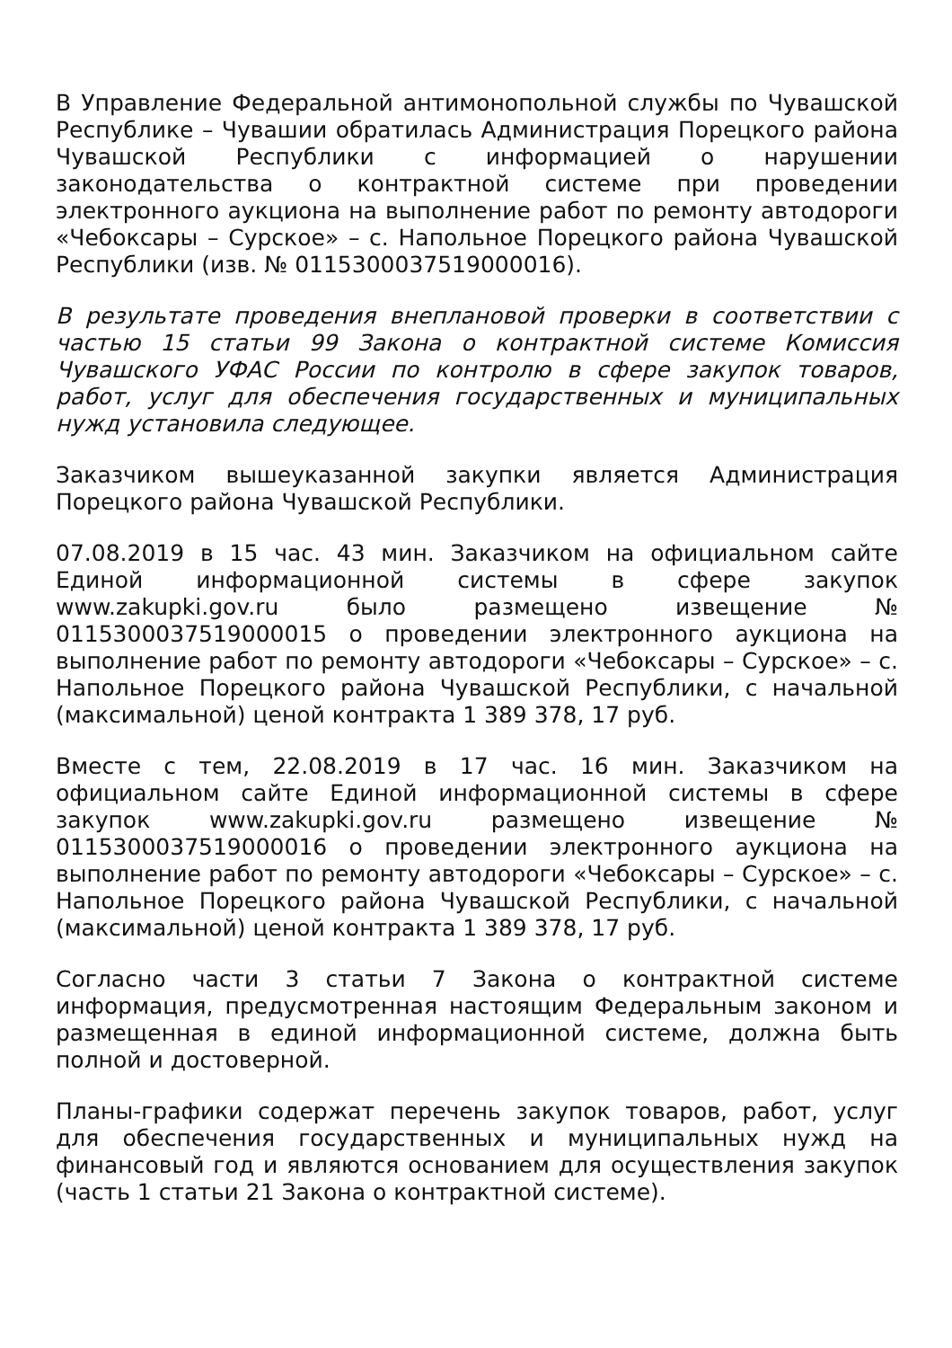В Управление Федеральной антимонопольной службы по Чувашской Республике – Чувашии обратилась Администрация Порецкого района Чувашской Республики с информацией о нарушении законодательства о контрактной системе при проведении электронного аукциона на выполнение работ по ремонту автодороги «Чебоксары – Сурское» – с. Напольное Порецкого района Чувашской Республики (изв. № 0115300037519000016).
В результате проведения внеплановой проверки в соответствии с частью 15 статьи 99 Закона о контрактной системе Комиссия Чувашского УФАС России по контролю в сфере закупок товаров, работ, услуг для обеспечения государственных и муниципальных нужд установила следующее.
Заказчиком вышеуказанной закупки является Администрация Порецкого района Чувашской Республики.
07.08.2019 в 15 час. 43 мин. Заказчиком на официальном сайте Единой информационной системы в сфере закупок www.zakupki.gov.ru было размещено извещение № 0115300037519000015 о проведении электронного аукциона на выполнение работ по ремонту автодороги «Чебоксары – Сурское» – с. Напольное Порецкого района Чувашской Республики, с начальной (максимальной) ценой контракта 1 389 378, 17 руб.
Вместе с тем, 22.08.2019 в 17 час. 16 мин. Заказчиком на официальном сайте Единой информационной системы в сфере закупок www.zakupki.gov.ru размещено извещение № 0115300037519000016 о проведении электронного аукциона на выполнение работ по ремонту автодороги «Чебоксары – Сурское» – с. Напольное Порецкого района Чувашской Республики, с начальной (максимальной) ценой контракта 1 389 378, 17 руб.
Согласно части 3 статьи 7 Закона о контрактной системе информация, предусмотренная настоящим Федеральным законом и размещенная в единой информационной системе, должна быть полной и достоверной.
Планы-графики содержат перечень закупок товаров, работ, услуг для обеспечения государственных и муниципальных нужд на финансовый год и являются основанием для осуществления закупок (часть 1 статьи 21 Закона о контрактной системе).